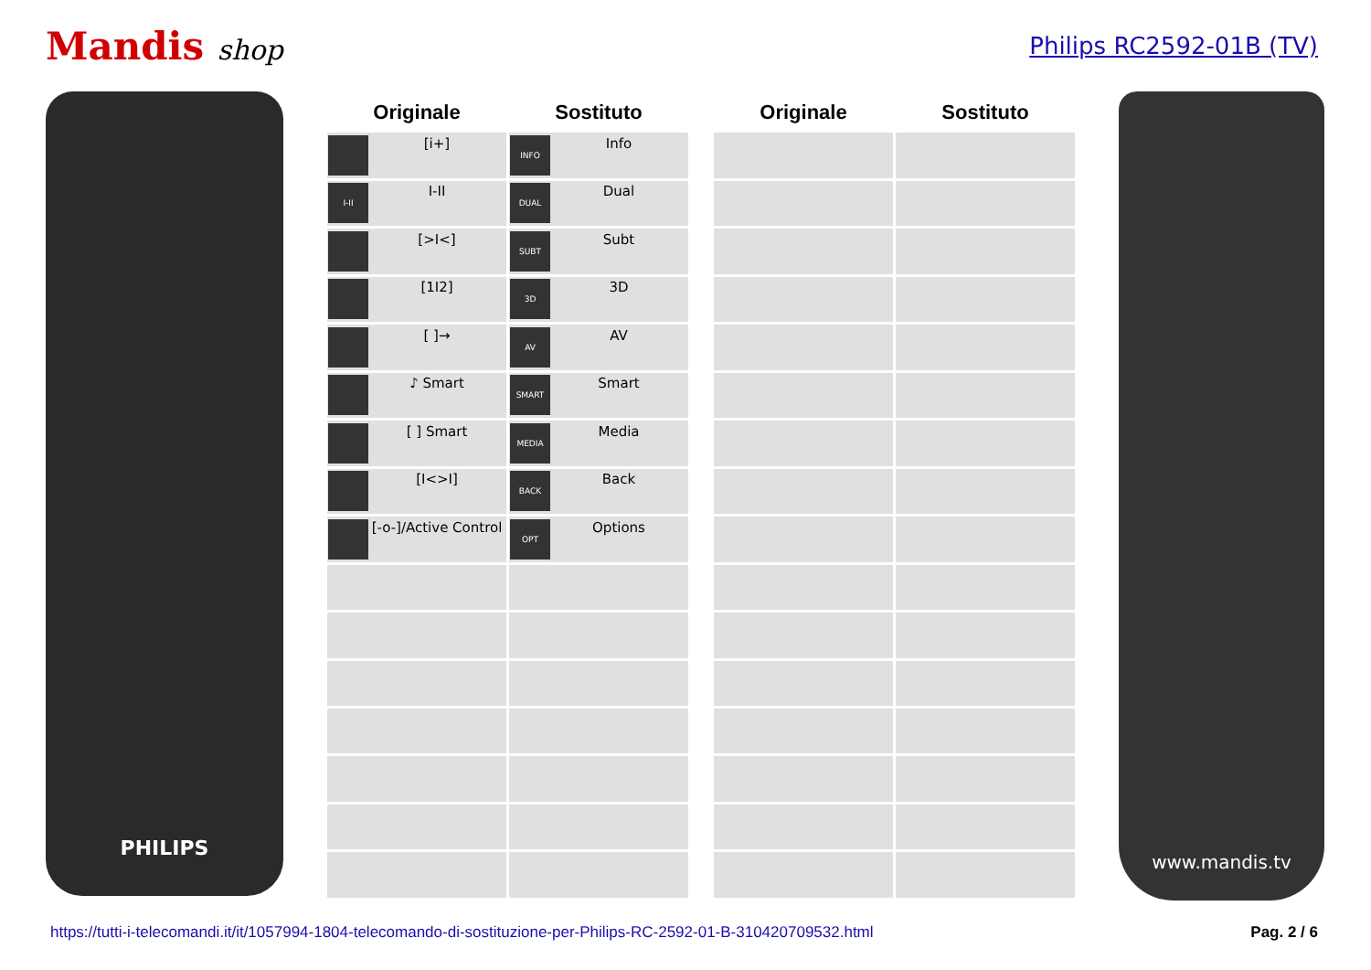Mandis shop
Philips RC2592-01B (TV)
PHILIPS
| Originale | Sostituto |
| --- | --- |
| [i+] | INFO Info |
| I-II I-II | DUAL Dual |
| [>I<] | SUBT Subt |
| [1I2] | 3D 3D |
| [ ]→ | AV AV |
| ♪ Smart | SMART Smart |
| [ ] Smart | MEDIA Media |
| [I<>I] | BACK Back |
| [-o-]/Active Control | OPT Options |
| Originale | Sostituto |
| --- | --- |
www.mandis.tv
https://tutti-i-telecomandi.it/it/1057994-1804-telecomando-di-sostituzione-per-Philips-RC-2592-01-B-310420709532.html Pag. 2 / 6